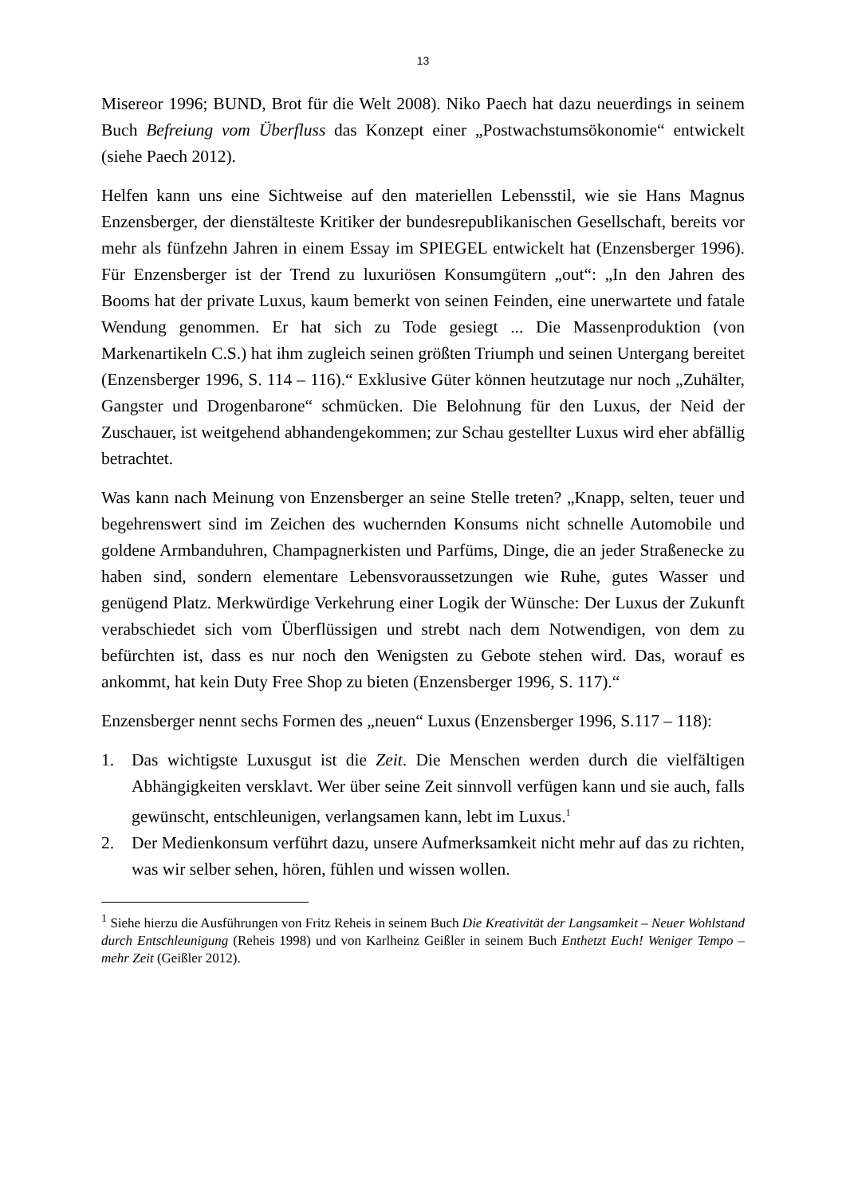13
Misereor 1996; BUND, Brot für die Welt 2008). Niko Paech hat dazu neuerdings in seinem Buch Befreiung vom Überfluss das Konzept einer „Postwachstumsökonomie“ entwickelt (siehe Paech 2012).
Helfen kann uns eine Sichtweise auf den materiellen Lebensstil, wie sie Hans Magnus Enzensberger, der dienstälteste Kritiker der bundesrepublikanischen Gesellschaft, bereits vor mehr als fünfzehn Jahren in einem Essay im SPIEGEL entwickelt hat (Enzensberger 1996). Für Enzensberger ist der Trend zu luxuriösen Konsumgütern „out“: „In den Jahren des Booms hat der private Luxus, kaum bemerkt von seinen Feinden, eine unerwartete und fatale Wendung genommen. Er hat sich zu Tode gesiegt ... Die Massenproduktion (von Markenartikeln C.S.) hat ihm zugleich seinen größten Triumph und seinen Untergang bereitet (Enzensberger 1996, S. 114 – 116).“ Exklusive Güter können heutzutage nur noch „Zuhälter, Gangster und Drogenbarone“ schmücken. Die Belohnung für den Luxus, der Neid der Zuschauer, ist weitgehend abhandengekommen; zur Schau gestellter Luxus wird eher abfällig betrachtet.
Was kann nach Meinung von Enzensberger an seine Stelle treten? „Knapp, selten, teuer und begehrenswert sind im Zeichen des wuchernden Konsums nicht schnelle Automobile und goldene Armbanduhren, Champagnerkisten und Parfüms, Dinge, die an jeder Straßenecke zu haben sind, sondern elementare Lebensvoraussetzungen wie Ruhe, gutes Wasser und genügend Platz. Merkwürdige Verkehrung einer Logik der Wünsche: Der Luxus der Zukunft verabschiedet sich vom Überflüssigen und strebt nach dem Notwendigen, von dem zu befürchten ist, dass es nur noch den Wenigsten zu Gebote stehen wird. Das, worauf es ankommt, hat kein Duty Free Shop zu bieten (Enzensberger 1996, S. 117).“
Enzensberger nennt sechs Formen des „neuen“ Luxus (Enzensberger 1996, S.117 – 118):
1. Das wichtigste Luxusgut ist die Zeit. Die Menschen werden durch die vielfältigen Abhängigkeiten versklavt. Wer über seine Zeit sinnvoll verfügen kann und sie auch, falls gewünscht, entschleunigen, verlangsamen kann, lebt im Luxus.<sup>1</sup>
2. Der Medienkonsum verführt dazu, unsere Aufmerksamkeit nicht mehr auf das zu richten, was wir selber sehen, hören, fühlen und wissen wollen.
<sup>1</sup> Siehe hierzu die Ausführungen von Fritz Reheis in seinem Buch Die Kreativität der Langsamkeit – Neuer Wohlstand durch Entschleunigung (Reheis 1998) und von Karlheinz Geißler in seinem Buch Enthetzt Euch! Weniger Tempo – mehr Zeit (Geißler 2012).